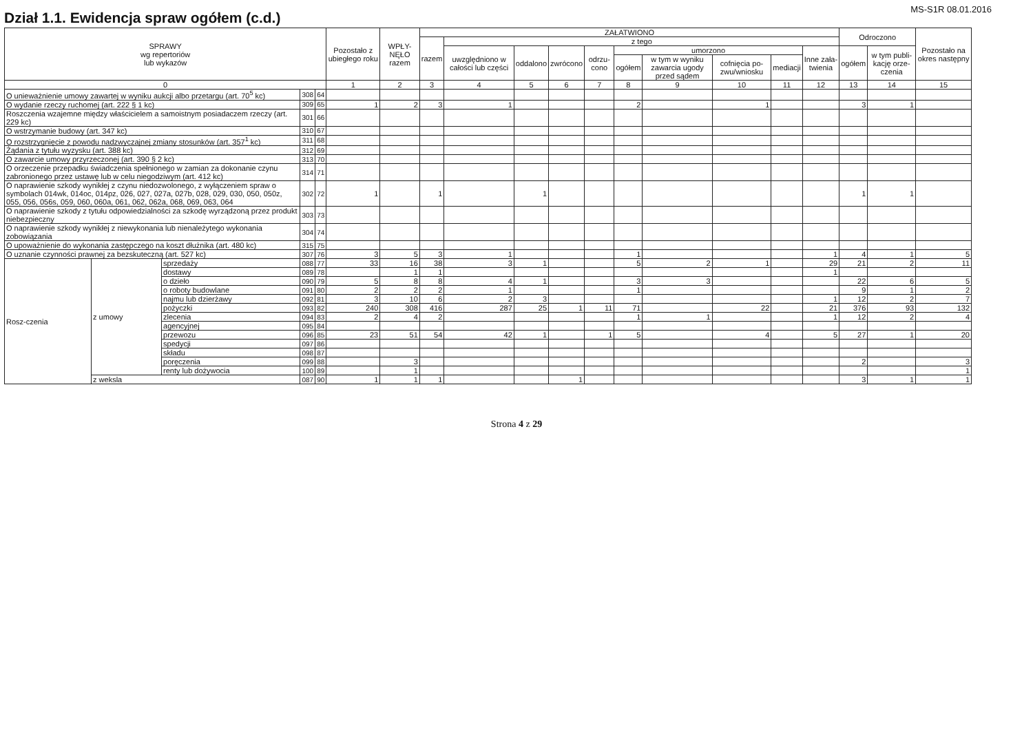Dział 1.1. Ewidencja spraw ogółem (c.d.)
MS-S1R 08.01.2016
| SPRAWY wg repertoriów lub wykazów | | | | | Pozostało z ubiegłego roku | WPŁY-NĘŁO razem | ZAŁATWIONO | | | | | | | | | | Odroczono | | Pozostało na okres następny |
| --- | --- | --- | --- | --- | --- | --- | --- | --- | --- | --- | --- | --- | --- | --- | --- | --- | --- | --- | --- |
| | | | | | | | razem | z tego | | | | | | | | | | | |
| | | | | | | | | uwzględniono w całości lub części | oddalono | zwrócono | odrzu-cono | umorzono | | | | Inne zała-twienia | ogółem | w tym publi-kację orze-czenia | |
| | | | | | | | | | | | | ogółem | w tym w wyniku zawarcia ugody przed sądem | cofnięcia po-zwu/wniosku | mediacji | | | | |
| 0 | | | | | 1 | 2 | 3 | 4 | 5 | 6 | 7 | 8 | 9 | 10 | 11 | 12 | 13 | 14 | 15 |
| O unieważnienie umowy zawartej w wyniku aukcji albo przetargu (art. 70<sup>5</sup> kc) | | | 308 | 64 | | | | | | | | | | | | | | | |
| O wydanie rzeczy ruchomej (art. 222 § 1 kc) | | | 309 | 65 | 1 | 2 | 3 | 1 | | | | 2 | | 1 | | | 3 | 1 | |
| Roszczenia wzajemne między właścicielem a samoistnym posiadaczem rzeczy (art. 229 kc) | | | 301 | 66 | | | | | | | | | | | | | | | |
| O wstrzymanie budowy (art. 347 kc) | | | 310 | 67 | | | | | | | | | | | | | | | |
| O rozstrzygnięcie z powodu nadzwyczajnej zmiany stosunków (art. 357<sup>1</sup> kc) | | | 311 | 68 | | | | | | | | | | | | | | | |
| Żądania z tytułu wyzysku (art. 388 kc) | | | 312 | 69 | | | | | | | | | | | | | | | |
| O zawarcie umowy przyrzeczonej (art. 390 § 2 kc) | | | 313 | 70 | | | | | | | | | | | | | | | |
| O orzeczenie przepadku świadczenia spełnionego w zamian za dokonanie czynu zabronionego przez ustawę lub w celu niegodziwym (art. 412 kc) | | | 314 | 71 | | | | | | | | | | | | | | | |
| O naprawienie szkody wynikłej z czynu niedozwolonego, z wyłączeniem spraw o symbolach 014wk, 014oc, 014pz, 026, 027, 027a, 027b, 028, 029, 030, 050, 050z, 055, 056, 056s, 059, 060, 060a, 061, 062, 062a, 068, 069, 063, 064 | | | 302 | 72 | 1 | | 1 | | 1 | | | | | | | | 1 | 1 | |
| O naprawienie szkody z tytułu odpowiedzialności za szkodę wyrządzoną przez produkt niebezpieczny | | | 303 | 73 | | | | | | | | | | | | | | | |
| O naprawienie szkody wynikłej z niewykonania lub nienależytego wykonania zobowiązania | | | 304 | 74 | | | | | | | | | | | | | | | |
| O upoważnienie do wykonania zastępczego na koszt dłużnika (art. 480 kc) | | | 315 | 75 | | | | | | | | | | | | | | | |
| O uznanie czynności prawnej za bezskuteczną (art. 527 kc) | | | 307 | 76 | 3 | 5 | 3 | 1 | | | | 1 | | | | 1 | 4 | 1 | 5 |
| Rosz-czenia | z umowy | sprzedaży | 088 | 77 | 33 | 16 | 38 | 3 | 1 | | | 5 | 2 | 1 | | 29 | 21 | 2 | 11 |
| | | dostawy | 089 | 78 | | 1 | 1 | | | | | | | | | 1 | | | |
| | | o dzieło | 090 | 79 | 5 | 8 | 8 | 4 | 1 | | | 3 | 3 | | | | 22 | 6 | 5 |
| | | o roboty budowlane | 091 | 80 | 2 | 2 | 2 | 1 | | | | 1 | | | | | 9 | 1 | 2 |
| | | najmu lub dzierżawy | 092 | 81 | 3 | 10 | 6 | 2 | 3 | | | | | | | 1 | 12 | 2 | 7 |
| | | pożyczki | 093 | 82 | 240 | 308 | 416 | 287 | 25 | 1 | 11 | 71 | | 22 | | 21 | 376 | 93 | 132 |
| | | zlecenia | 094 | 83 | 2 | 4 | 2 | | | | | 1 | 1 | | | 1 | 12 | 2 | 4 |
| | | agencyjnej | 095 | 84 | | | | | | | | | | | | | | | |
| | | przewozu | 096 | 85 | 23 | 51 | 54 | 42 | 1 | | 1 | 5 | | 4 | | 5 | 27 | 1 | 20 |
| | | spedycji | 097 | 86 | | | | | | | | | | | | | | | |
| | | składu | 098 | 87 | | | | | | | | | | | | | | | |
| | | poręczenia | 099 | 88 | | 3 | | | | | | | | | | | 2 | | 3 |
| | | renty lub dożywocia | 100 | 89 | | 1 | | | | | | | | | | | | | 1 |
| | z weksla | | 087 | 90 | 1 | 1 | 1 | | | 1 | | | | | | | 3 | 1 | 1 |
Strona 4 z 29